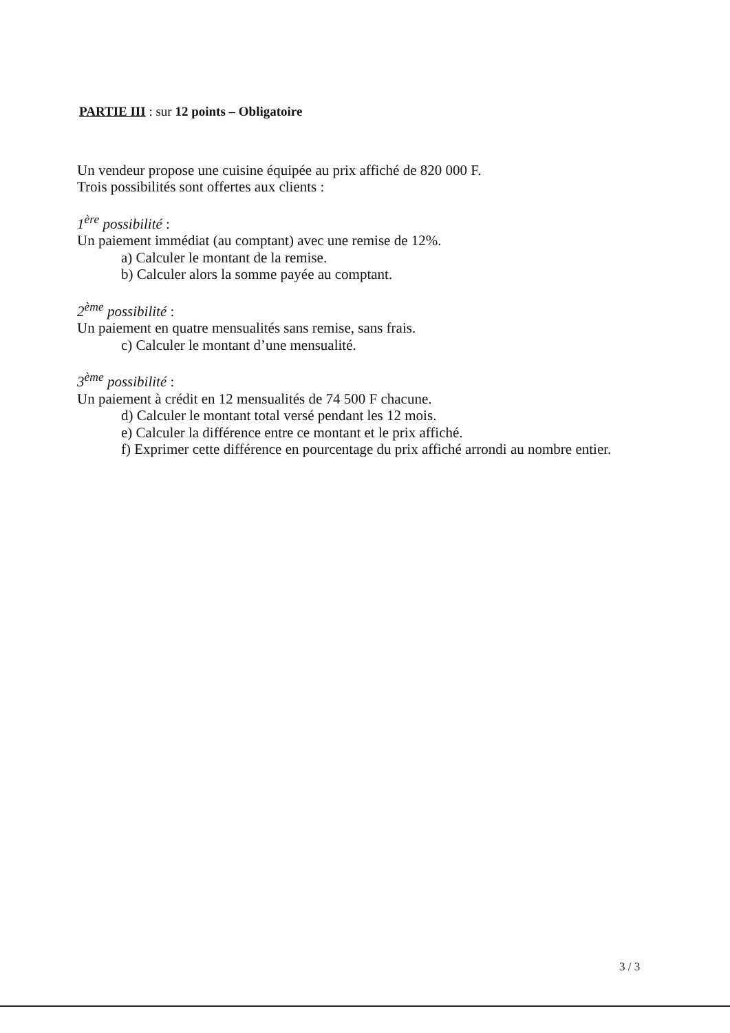PARTIE III : sur 12 points – Obligatoire
Un vendeur propose une cuisine équipée au prix affiché de 820 000 F.
Trois possibilités sont offertes aux clients :
1<sup>ère</sup> possibilité :
Un paiement immédiat (au comptant) avec une remise de 12%.
a) Calculer le montant de la remise.
b) Calculer alors la somme payée au comptant.
2<sup>ème</sup> possibilité :
Un paiement en quatre mensualités sans remise, sans frais.
c) Calculer le montant d’une mensualité.
3<sup>ème</sup> possibilité :
Un paiement à crédit en 12 mensualités de 74 500 F chacune.
d) Calculer le montant total versé pendant les 12 mois.
e) Calculer la différence entre ce montant et le prix affiché.
f) Exprimer cette différence en pourcentage du prix affiché arrondi au nombre entier.
3 / 3